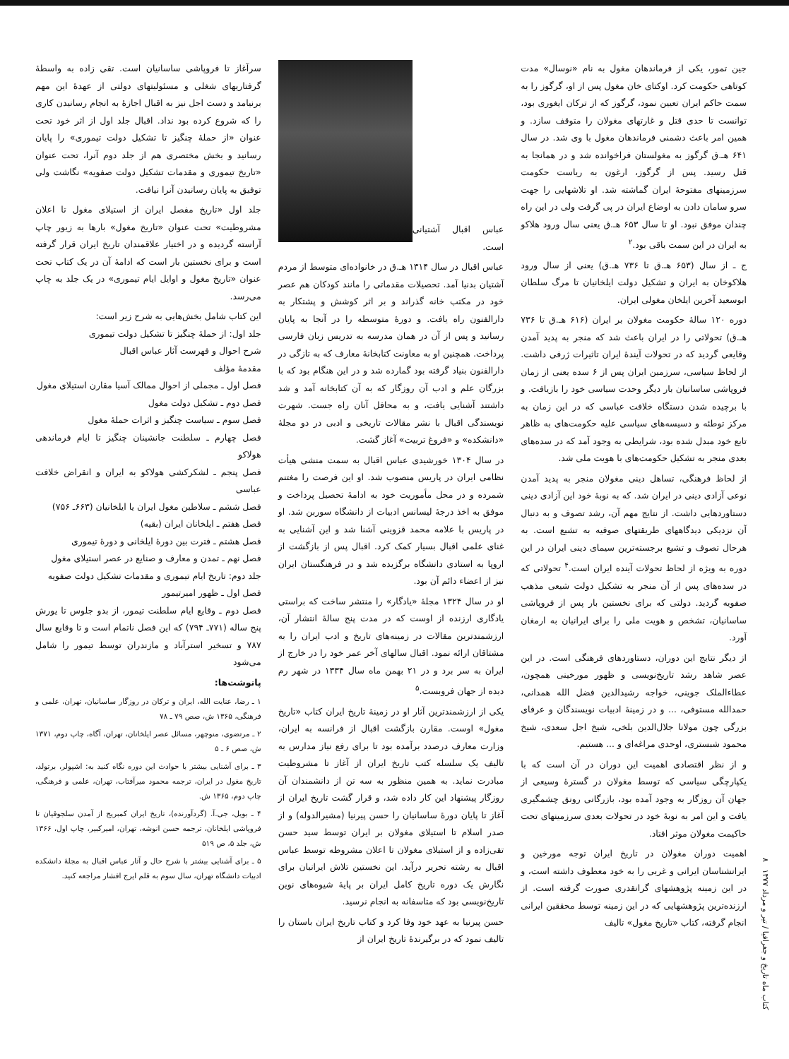جین تمور، یکی از فرماندهان مغول به نام «نوسال» مدت کوتاهی حکومت کرد. اوکتای خان مغول پس از او، گرگوز را به سمت حاکم ایران تعیین نمود، گرگوز که از ترکان ایغوری بود، توانست تا حدی قتل و غارتهای مغولان را متوقف سازد. و همین امر باعث دشمنی فرماندهان مغول با وی شد. در سال ۶۴۱ هـ.ق گرگوز به مغولستان فراخوانده شد و در همانجا به قتل رسید. پس از گرگوز، ارغون به ریاست حکومت سرزمینهای مفتوحهٔ ایران گماشته شد. او تلاشهایی را جهت سرو سامان دادن به اوضاع ایران در پی گرفت ولی در این راه چندان موفق نبود. او تا سال ۶۵۳ هـ.ق یعنی سال ورود هلاکو به ایران در این سمت باقی بود.<sup>۲</sup>
ج ـ از سال (۶۵۳ هـ.ق تا ۷۳۶ هـ.ق) یعنی از سال ورود هلاکوخان به ایران و تشکیل دولت ایلخانیان تا مرگ سلطان ابوسعید آخرین ایلخان مغولی ایران.
دوره ۱۲۰ سالهٔ حکومت مغولان بر ایران (۶۱۶ هـ.ق تا ۷۳۶ هـ.ق) تحولاتی را در ایران باعث شد که منجر به پدید آمدن وقایعی گردید که در تحولات آیندهٔ ایران تاثیرات ژرفی داشت. از لحاظ سیاسی، سرزمین ایران پس از ۶ سده یعنی از زمان فروپاشی ساسانیان بار دیگر وحدت سیاسی خود را بازیافت. و با برچیده شدن دستگاه خلافت عباسی که در این زمان به مرکز توطئه و دسیسه‌های سیاسی علیه حکومت‌های به ظاهر تابع خود مبدل شده بود، شرایطی به وجود آمد که در سده‌های بعدی منجر به تشکیل حکومت‌های با هویت ملی شد.
از لحاظ فرهنگی، تساهل دینی مغولان منجر به پدید آمدن نوعی آزادی دینی در ایران شد. که به نوبهٔ خود این آزادی دینی دستاوردهایی داشت. از نتایج مهم آن، رشد تصوف و به دنبال آن نزدیکی دیدگاههای طریقتهای صوفیه به تشیع است. به هرحال تصوف و تشیع برجسته‌ترین سیمای دینی ایران در این دوره به ویژه از لحاظ تحولات آینده ایران است.<sup>۴</sup> تحولاتی که در سده‌های پس از آن منجر به تشکیل دولت شیعی مذهب صفویه گردید. دولتی که برای نخستین بار پس از فروپاشی ساسانیان، تشخص و هویت ملی را برای ایرانیان به ارمغان آورد.
از دیگر نتایج این دوران، دستاوردهای فرهنگی است. در این عصر شاهد رشد تاریخ‌نویسی و ظهور مورخینی همچون، عطاءالملک جوینی، خواجه رشیدالدین فضل الله همدانی، حمدالله مستوفی، ... و در زمینهٔ ادبیات نویسندگان و عرفای بزرگی چون مولانا جلال‌الدین بلخی، شیخ اجل سعدی، شیخ محمود شبستری، اوحدی مراغه‌ای و ... هستیم.
و از نظر اقتصادی اهمیت این دوران در آن است که با یکپارچگی سیاسی که توسط مغولان در گسترهٔ وسیعی از جهان آن روزگار به وجود آمده بود، بازرگانی رونق چشمگیری یافت و این امر به نوبهٔ خود در تحولات بعدی سرزمینهای تحت حاکیمت مغولان موثر افتاد.
اهمیت دوران مغولان در تاریخ ایران توجه مورخین و ایرانشناسان ایرانی و غربی را به خود معطوف داشته است، و در این زمینه پژوهشهای گرانقدری صورت گرفته است. از ارزنده‌ترین پژوهشهایی که در این زمینه توسط محققین ایرانی انجام گرفته، کتاب «تاریخ مغول» تالیف
عباس اقبال آشتیانی است.
عباس اقبال در سال ۱۳۱۴ هـ.ق در خانواده‌ای متوسط از مردم آشتیان بدنیا آمد. تحصیلات مقدماتی را مانند کودکان هم عصر خود در مکتب خانه گذراند و بر اثر کوشش و پشتکار به دارالفنون راه یافت. و دورهٔ متوسطه را در آنجا به پایان رسانید و پس از آن در همان مدرسه به تدریس زبان فارسی پرداخت. همچنین او به معاونت کتابخانهٔ معارف که به تازگی در دارالفنون بنیاد گرفته بود گمارده شد و در این هنگام بود که با بزرگان علم و ادب آن روزگار که به آن کتابخانه آمد و شد داشتند آشنایی یافت، و به محافل آنان راه جست. شهرت نویسندگی اقبال با نشر مقالات تاریخی و ادبی در دو مجلهٔ «دانشکده» و «فروغ تربیت» آغاز گشت.
در سال ۱۳۰۴ خورشیدی عباس اقبال به سمت منشی هیأت نظامی ایران در پاریس منصوب شد. او این فرصت را مغتنم شمرده و در محل مأموریت خود به ادامهٔ تحصیل پرداخت و موفق به اخذ درجهٔ لیسانس ادبیات از دانشگاه سوربن شد. او در پاریس با علامه محمد قزوینی آشنا شد و این آشنایی به غنای علمی اقبال بسیار کمک کرد. اقبال پس از بازگشت از اروپا به استادی دانشگاه برگزیده شد و در فرهنگستان ایران نیز از اعضاء دائم آن بود.
او در سال ۱۳۲۴ مجلهٔ «یادگار» را منتشر ساخت که براستی یادگاری ارزنده از اوست که در مدت پنج سالهٔ انتشار آن، ارزشمندترین مقالات در زمینه‌های تاریخ و ادب ایران را به مشتاقان ارائه نمود. اقبال سالهای آخر عمر خود را در خارج از ایران به سر برد و در ۲۱ بهمن ماه سال ۱۳۳۴ در شهر رم دیده از جهان فروبست.<sup>۵</sup>
یکی از ارزشمندترین آثار او در زمینهٔ تاریخ ایران کتاب «تاریخ مغول» اوست. مقارن بازگشت اقبال از فرانسه به ایران، وزارت معارف درصدد برآمده بود تا برای رفع نیاز مدارس به تالیف یک سلسله کتب تاریخ ایران از آغاز تا مشروطیت مبادرت نماید. به همین منظور به سه تن از دانشمندان آن روزگار پیشنهاد این کار داده شد، و قرار گشت تاریخ ایران از آغاز تا پایان دورهٔ ساسانیان را حسن پیرنیا (مشیرالدوله) و از صدر اسلام تا استیلای مغولان بر ایران توسط سید حسن تقی‌زاده و از استیلای مغولان تا اعلان مشروطه توسط عباس اقبال به رشته تحریر درآید. این نخستین تلاش ایرانیان برای نگارش یک دوره تاریخ کامل ایران بر پایهٔ شیوه‌های نوین تاریخ‌نویسی بود که متاسفانه به انجام نرسید.
حسن پیرنیا به عهد خود وفا کرد و کتاب تاریخ ایران باستان را تالیف نمود که در برگیرندهٔ تاریخ ایران از
سرآغاز تا فروپاشی ساسانیان است. تقی زاده به واسطهٔ گرفتاریهای شغلی و مسئولیتهای دولتی از عهدهٔ این مهم برنیامد و دست اجل نیز به اقبال اجازهٔ به انجام رسانیدن کاری را که شروع کرده بود نداد. اقبال جلد اول از اثر خود تحت عنوان «از حملهٔ چنگیز تا تشکیل دولت تیموری» را پایان رسانید و بخش مختصری هم از جلد دوم آنرا، تحت عنوان «تاریخ تیموری و مقدمات تشکیل دولت صفویه» نگاشت ولی توفیق به پایان رسانیدن آنرا نیافت.
جلد اول «تاریخ مفصل ایران از استیلای مغول تا اعلان مشروطیت» تحت عنوان «تاریخ مغول» بارها به زیور چاپ آراسته گردیده و در اختیار علاقمندان تاریخ ایران قرار گرفته است و برای نخستین بار است که ادامهٔ آن در یک کتاب تحت عنوان «تاریخ مغول و اوایل ایام تیموری» در یک جلد به چاپ می‌رسد.
این کتاب شامل بخش‌هایی به شرح زیر است:
جلد اول: از حملهٔ چنگیز تا تشکیل دولت تیموری
شرح احوال و فهرست آثار عباس اقبال
مقدمهٔ مؤلف
فصل اول ـ مجملی از احوال ممالک آسیا مقارن استیلای مغول
فصل دوم ـ تشکیل دولت مغول
فصل سوم ـ سیاست چنگیز و اثرات حملهٔ مغول
فصل چهارم ـ سلطنت جانشینان چنگیز تا ایام فرماندهی هولاکو
فصل پنجم ـ لشکرکشی هولاکو به ایران و انقراض خلافت عباسی
فصل ششم ـ سلاطین مغول ایران یا ایلخانیان (۶۶۳ـ ۷۵۶)
فصل هفتم ـ ایلخانان ایران (بقیه)
فصل هشتم ـ فترت بین دورهٔ ایلخانی و دورهٔ تیموری
فصل نهم ـ تمدن و معارف و صنایع در عصر استیلای مغول
جلد دوم: تاریخ ایام تیموری و مقدمات تشکیل دولت صفویه
فصل اول ـ ظهور امیرتیمور
فصل دوم ـ وقایع ایام سلطنت تیمور، از بدو جلوس تا یورش پنج ساله (۷۷۱ـ ۷۹۴) که این فصل ناتمام است و تا وقایع سال ۷۸۷ و تسخیر استرآباد و مازندران توسط تیمور را شامل می‌شود
پانوشت‌ها:
۱ ـ رضا، عنایت الله، ایران و ترکان در روزگار ساسانیان، تهران، علمی و فرهنگی، ۱۳۶۵ ش، صص ۷۹ ـ ۷۸
۲ ـ مرتضوی، منوچهر، مسائل عصر ایلخانان، تهران، آگاه، چاپ دوم، ۱۳۷۱ ش، صص ۶ ـ ۵
۳ ـ برای آشنایی بیشتر با حوادث این دوره نگاه کنید به: اشپولر، برتولد، تاریخ مغول در ایران، ترجمه محمود میرآفتاب، تهران، علمی و فرهنگی، چاپ دوم، ۱۳۶۵ ش.
۴ ـ بویل، جی.آ. (گردآورنده)، تاریخ ایران کمبریج از آمدن سلجوقیان تا فروپاشی ایلخانان، ترجمه حسن انوشه، تهران، امیرکبیر، چاپ اول، ۱۳۶۶ ش، جلد ۵، ص ۵۱۹
۵ ـ برای آشنایی بیشتر با شرح حال و آثار عباس اقبال به مجلهٔ دانشکده ادبیات دانشگاه تهران، سال سوم به قلم ایرج افشار مراجعه کنید.
کتاب ماه تاریخ و جغرافیا / تیر و مرداد ۱۳۷۷ ۸